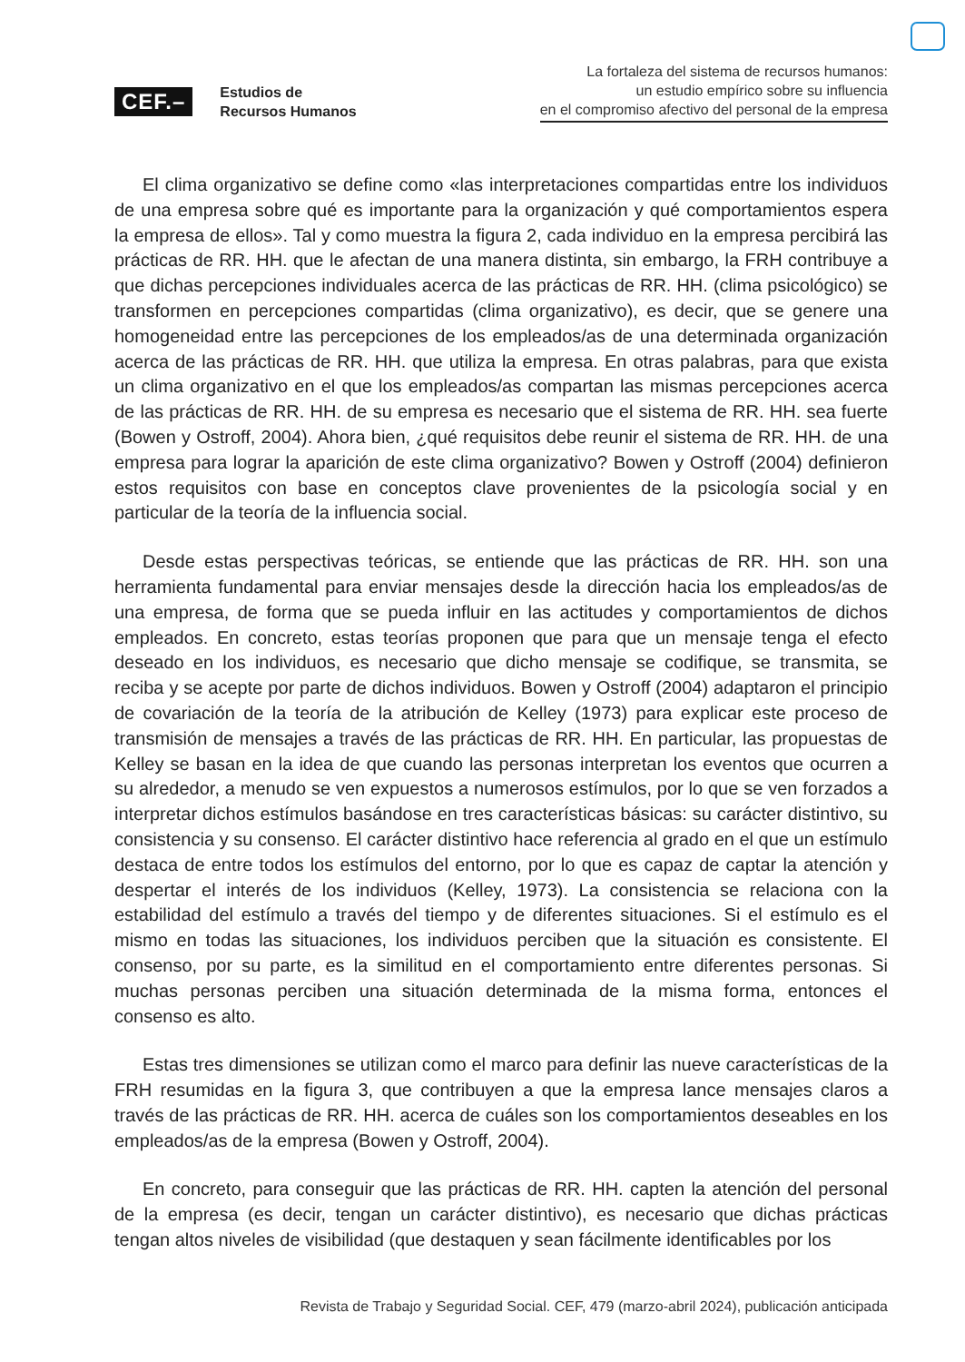CEF.–
Estudios de
Recursos Humanos
La fortaleza del sistema de recursos humanos:
un estudio empírico sobre su influencia
en el compromiso afectivo del personal de la empresa
El clima organizativo se define como «las interpretaciones compartidas entre los individuos de una empresa sobre qué es importante para la organización y qué comportamientos espera la empresa de ellos». Tal y como muestra la figura 2, cada individuo en la empresa percibirá las prácticas de RR. HH. que le afectan de una manera distinta, sin embargo, la FRH contribuye a que dichas percepciones individuales acerca de las prácticas de RR. HH. (clima psicológico) se transformen en percepciones compartidas (clima organizativo), es decir, que se genere una homogeneidad entre las percepciones de los empleados/as de una determinada organización acerca de las prácticas de RR. HH. que utiliza la empresa. En otras palabras, para que exista un clima organizativo en el que los empleados/as compartan las mismas percepciones acerca de las prácticas de RR. HH. de su empresa es necesario que el sistema de RR. HH. sea fuerte (Bowen y Ostroff, 2004). Ahora bien, ¿qué requisitos debe reunir el sistema de RR. HH. de una empresa para lograr la aparición de este clima organizativo? Bowen y Ostroff (2004) definieron estos requisitos con base en conceptos clave provenientes de la psicología social y en particular de la teoría de la influencia social.
Desde estas perspectivas teóricas, se entiende que las prácticas de RR. HH. son una herramienta fundamental para enviar mensajes desde la dirección hacia los empleados/as de una empresa, de forma que se pueda influir en las actitudes y comportamientos de dichos empleados. En concreto, estas teorías proponen que para que un mensaje tenga el efecto deseado en los individuos, es necesario que dicho mensaje se codifique, se transmita, se reciba y se acepte por parte de dichos individuos. Bowen y Ostroff (2004) adaptaron el principio de covariación de la teoría de la atribución de Kelley (1973) para explicar este proceso de transmisión de mensajes a través de las prácticas de RR. HH. En particular, las propuestas de Kelley se basan en la idea de que cuando las personas interpretan los eventos que ocurren a su alrededor, a menudo se ven expuestos a numerosos estímulos, por lo que se ven forzados a interpretar dichos estímulos basándose en tres características básicas: su carácter distintivo, su consistencia y su consenso. El carácter distintivo hace referencia al grado en el que un estímulo destaca de entre todos los estímulos del entorno, por lo que es capaz de captar la atención y despertar el interés de los individuos (Kelley, 1973). La consistencia se relaciona con la estabilidad del estímulo a través del tiempo y de diferentes situaciones. Si el estímulo es el mismo en todas las situaciones, los individuos perciben que la situación es consistente. El consenso, por su parte, es la similitud en el comportamiento entre diferentes personas. Si muchas personas perciben una situación determinada de la misma forma, entonces el consenso es alto.
Estas tres dimensiones se utilizan como el marco para definir las nueve características de la FRH resumidas en la figura 3, que contribuyen a que la empresa lance mensajes claros a través de las prácticas de RR. HH. acerca de cuáles son los comportamientos deseables en los empleados/as de la empresa (Bowen y Ostroff, 2004).
En concreto, para conseguir que las prácticas de RR. HH. capten la atención del personal de la empresa (es decir, tengan un carácter distintivo), es necesario que dichas prácticas tengan altos niveles de visibilidad (que destaquen y sean fácilmente identificables por los
Revista de Trabajo y Seguridad Social. CEF, 479 (marzo-abril 2024), publicación anticipada